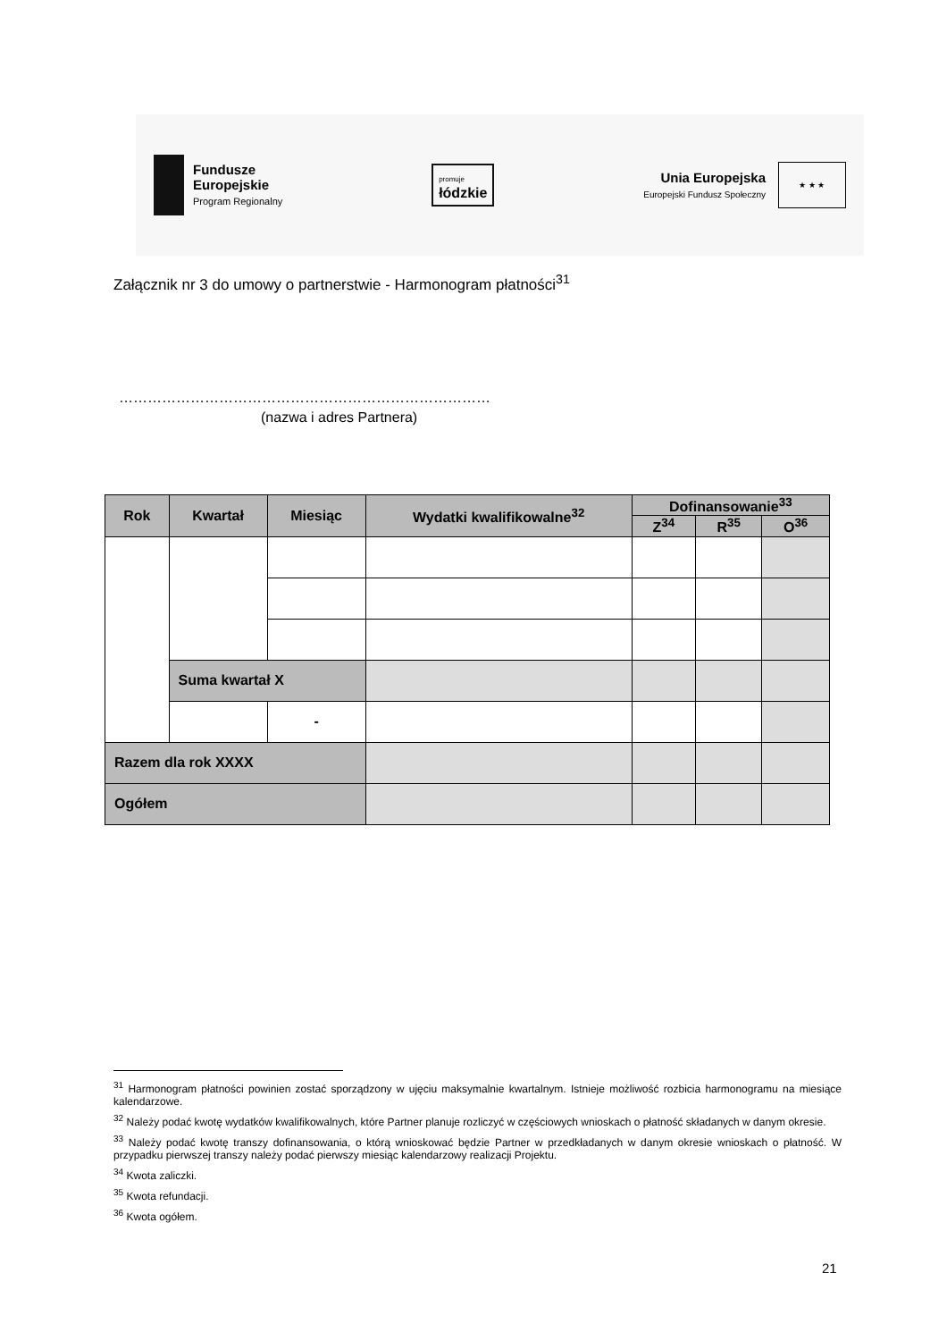Fundusze
Europejskie
Program Regionalny
promuje
łódzkie
Unia Europejska
Europejski Fundusz Społeczny
★ ★ ★
Załącznik nr 3 do umowy o partnerstwie - Harmonogram płatności<sup>31</sup>
……………………………………………………………………
(nazwa i adres Partnera)
| Rok | Kwartał | Miesiąc | Wydatki kwalifikowalne<sup>32</sup> | Dofinansowanie<sup>33</sup> | | |
| --- | --- | --- | --- | --- | --- | --- |
| | | | | Z<sup>34</sup> | R<sup>35</sup> | O<sup>36</sup> |
| | Suma kwartał X | | | | | |
| | | - | | | | |
| Razem dla rok XXXX | | | | | | |
| Ogółem | | | | | | |
<sup>31</sup> Harmonogram płatności powinien zostać sporządzony w ujęciu maksymalnie kwartalnym. Istnieje możliwość rozbicia harmonogramu na miesiące kalendarzowe.
<sup>32</sup> Należy podać kwotę wydatków kwalifikowalnych, które Partner planuje rozliczyć w częściowych wnioskach o płatność składanych w danym okresie.
<sup>33</sup> Należy podać kwotę transzy dofinansowania, o którą wnioskować będzie Partner w przedkładanych w danym okresie wnioskach o płatność. W przypadku pierwszej transzy należy podać pierwszy miesiąc kalendarzowy realizacji Projektu.
<sup>34</sup> Kwota zaliczki.
<sup>35</sup> Kwota refundacji.
<sup>36</sup> Kwota ogółem.
21